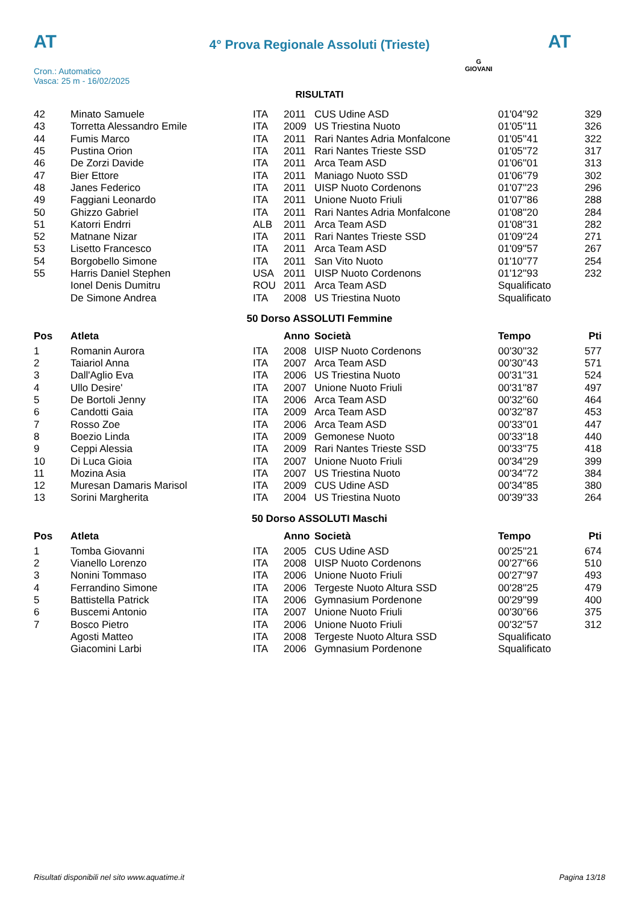AT AT
4° Prova Regionale Assoluti (Trieste)
Cron.: Automatico
Vasca: 25 m - 16/02/2025
G
GIOVANI
RISULTATI
| 42 | Minato Samuele | ITA | 2011 | CUS Udine ASD | 01'04''92 | 329 |
| 43 | Torretta Alessandro Emile | ITA | 2009 | US Triestina Nuoto | 01'05''11 | 326 |
| 44 | Fumis Marco | ITA | 2011 | Rari Nantes Adria Monfalcone | 01'05''41 | 322 |
| 45 | Pustina Orion | ITA | 2011 | Rari Nantes Trieste SSD | 01'05''72 | 317 |
| 46 | De Zorzi Davide | ITA | 2011 | Arca Team ASD | 01'06''01 | 313 |
| 47 | Bier Ettore | ITA | 2011 | Maniago Nuoto SSD | 01'06''79 | 302 |
| 48 | Janes Federico | ITA | 2011 | UISP Nuoto Cordenons | 01'07''23 | 296 |
| 49 | Faggiani Leonardo | ITA | 2011 | Unione Nuoto Friuli | 01'07''86 | 288 |
| 50 | Ghizzo Gabriel | ITA | 2011 | Rari Nantes Adria Monfalcone | 01'08''20 | 284 |
| 51 | Katorri Endrri | ALB | 2011 | Arca Team ASD | 01'08''31 | 282 |
| 52 | Matnane Nizar | ITA | 2011 | Rari Nantes Trieste SSD | 01'09''24 | 271 |
| 53 | Lisetto Francesco | ITA | 2011 | Arca Team ASD | 01'09''57 | 267 |
| 54 | Borgobello Simone | ITA | 2011 | San Vito Nuoto | 01'10''77 | 254 |
| 55 | Harris Daniel Stephen | USA | 2011 | UISP Nuoto Cordenons | 01'12''93 | 232 |
| | Ionel Denis Dumitru | ROU | 2011 | Arca Team ASD | Squalificato | |
| | De Simone Andrea | ITA | 2008 | US Triestina Nuoto | Squalificato | |
50 Dorso ASSOLUTI Femmine
| Pos | Atleta | | Anno | Società | Tempo | Pti |
| --- | --- | --- | --- | --- | --- | --- |
| 1 | Romanin Aurora | ITA | 2008 | UISP Nuoto Cordenons | 00'30''32 | 577 |
| 2 | Taiariol Anna | ITA | 2007 | Arca Team ASD | 00'30''43 | 571 |
| 3 | Dall'Aglio Eva | ITA | 2006 | US Triestina Nuoto | 00'31''31 | 524 |
| 4 | Ullo Desire' | ITA | 2007 | Unione Nuoto Friuli | 00'31''87 | 497 |
| 5 | De Bortoli Jenny | ITA | 2006 | Arca Team ASD | 00'32''60 | 464 |
| 6 | Candotti Gaia | ITA | 2009 | Arca Team ASD | 00'32''87 | 453 |
| 7 | Rosso Zoe | ITA | 2006 | Arca Team ASD | 00'33''01 | 447 |
| 8 | Boezio Linda | ITA | 2009 | Gemonese Nuoto | 00'33''18 | 440 |
| 9 | Ceppi Alessia | ITA | 2009 | Rari Nantes Trieste SSD | 00'33''75 | 418 |
| 10 | Di Luca Gioia | ITA | 2007 | Unione Nuoto Friuli | 00'34''29 | 399 |
| 11 | Mozina Asia | ITA | 2007 | US Triestina Nuoto | 00'34''72 | 384 |
| 12 | Muresan Damaris Marisol | ITA | 2009 | CUS Udine ASD | 00'34''85 | 380 |
| 13 | Sorini Margherita | ITA | 2004 | US Triestina Nuoto | 00'39''33 | 264 |
50 Dorso ASSOLUTI Maschi
| Pos | Atleta | | Anno | Società | Tempo | Pti |
| --- | --- | --- | --- | --- | --- | --- |
| 1 | Tomba Giovanni | ITA | 2005 | CUS Udine ASD | 00'25''21 | 674 |
| 2 | Vianello Lorenzo | ITA | 2008 | UISP Nuoto Cordenons | 00'27''66 | 510 |
| 3 | Nonini Tommaso | ITA | 2006 | Unione Nuoto Friuli | 00'27''97 | 493 |
| 4 | Ferrandino Simone | ITA | 2006 | Tergeste Nuoto Altura SSD | 00'28''25 | 479 |
| 5 | Battistella Patrick | ITA | 2006 | Gymnasium Pordenone | 00'29''99 | 400 |
| 6 | Buscemi Antonio | ITA | 2007 | Unione Nuoto Friuli | 00'30''66 | 375 |
| 7 | Bosco Pietro | ITA | 2006 | Unione Nuoto Friuli | 00'32''57 | 312 |
| | Agosti Matteo | ITA | 2008 | Tergeste Nuoto Altura SSD | Squalificato | |
| | Giacomini Larbi | ITA | 2006 | Gymnasium Pordenone | Squalificato | |
Risultati disponibili nel sito www.aquatime.it Pagina 13/18